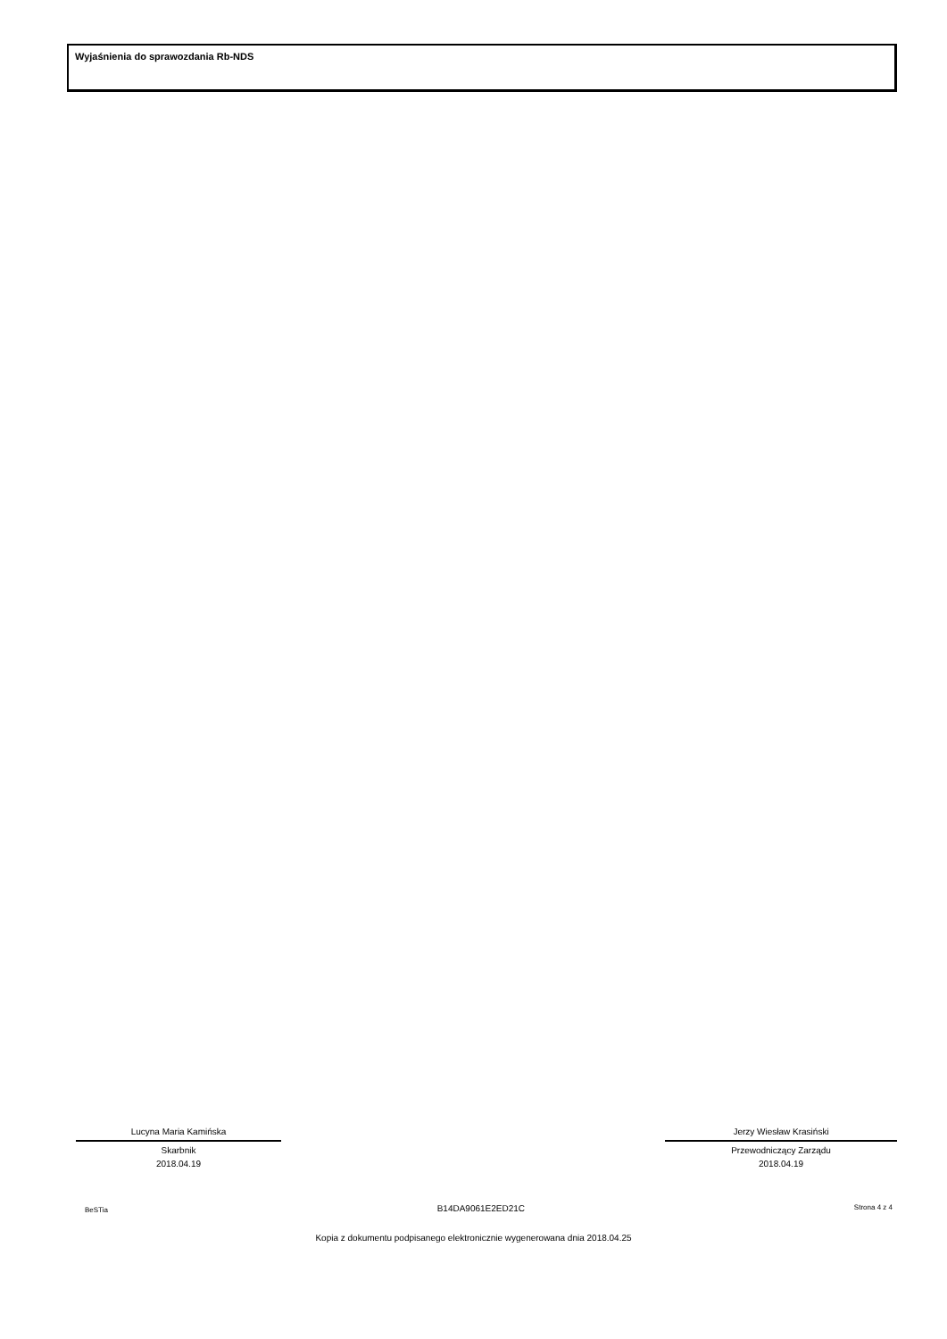Wyjaśnienia do sprawozdania Rb-NDS
Lucyna Maria Kamińska
Skarbnik
2018.04.19
Jerzy Wiesław Krasiński
Przewodniczący Zarządu
2018.04.19
BeSTia B14DA9061E2ED21C Strona 4 z 4
Kopia z dokumentu podpisanego elektronicznie wygenerowana dnia 2018.04.25